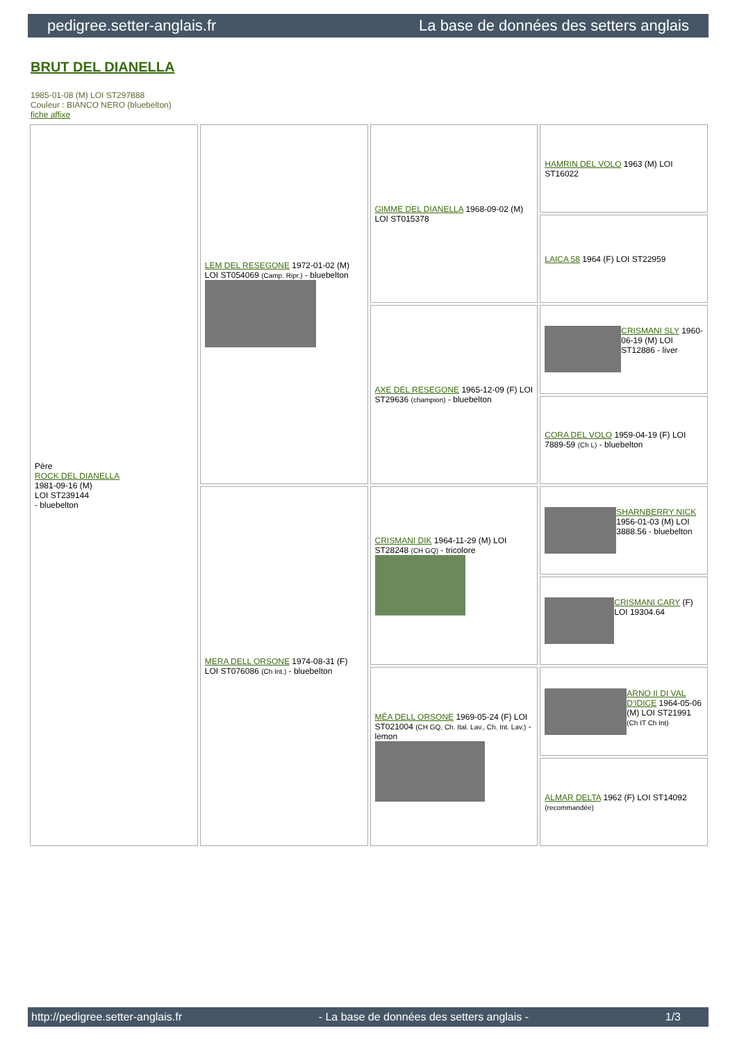pedigree.setter-anglais.fr La base de données des setters anglais
BRUT DEL DIANELLA
1985-01-08 (M) LOI ST297888
Couleur : BIANCO NERO (bluebelton)
fiche affixe
| Père ROCK DEL DIANELLA 1981-09-16 (M) LOI ST239144 - bluebelton | LEM DEL RESEGONE 1972-01-02 (M) LOI ST054069 (Camp. Ripr.) - bluebelton | GIMME DEL DIANELLA 1968-09-02 (M) LOI ST015378 | HAMRIN DEL VOLO 1963 (M) LOI ST16022 |
| | | | LAICA 58 1964 (F) LOI ST22959 |
| | | AXE DEL RESEGONE 1965-12-09 (F) LOI ST29636 (champion) - bluebelton | CRISMANI SLY 1960-06-19 (M) LOI ST12886 - liver |
| | | | CORA DEL VOLO 1959-04-19 (F) LOI 7889-59 (Ch L) - bluebelton |
| | MERA DELL ORSONE 1974-08-31 (F) LOI ST076086 (Ch Int.) - bluebelton | CRISMANI DIK 1964-11-29 (M) LOI ST28248 (CH GQ) - tricolore | SHARNBERRY NICK 1956-01-03 (M) LOI 3888.56 - bluebelton |
| | | | CRISMANI CARY (F) LOI 19304.64 |
| | | MÉA DELL ORSONE 1969-05-24 (F) LOI ST021004 (CH GQ, Ch. Ital. Lav., Ch. Int. Lav.) - lemon | ARNO II DI VAL D'IDICE 1964-05-06 (M) LOI ST21991 (Ch IT Ch Int) |
| | | | ALMAR DELTA 1962 (F) LOI ST14092 (recommandée) |
http://pedigree.setter-anglais.fr - La base de données des setters anglais - 1/3